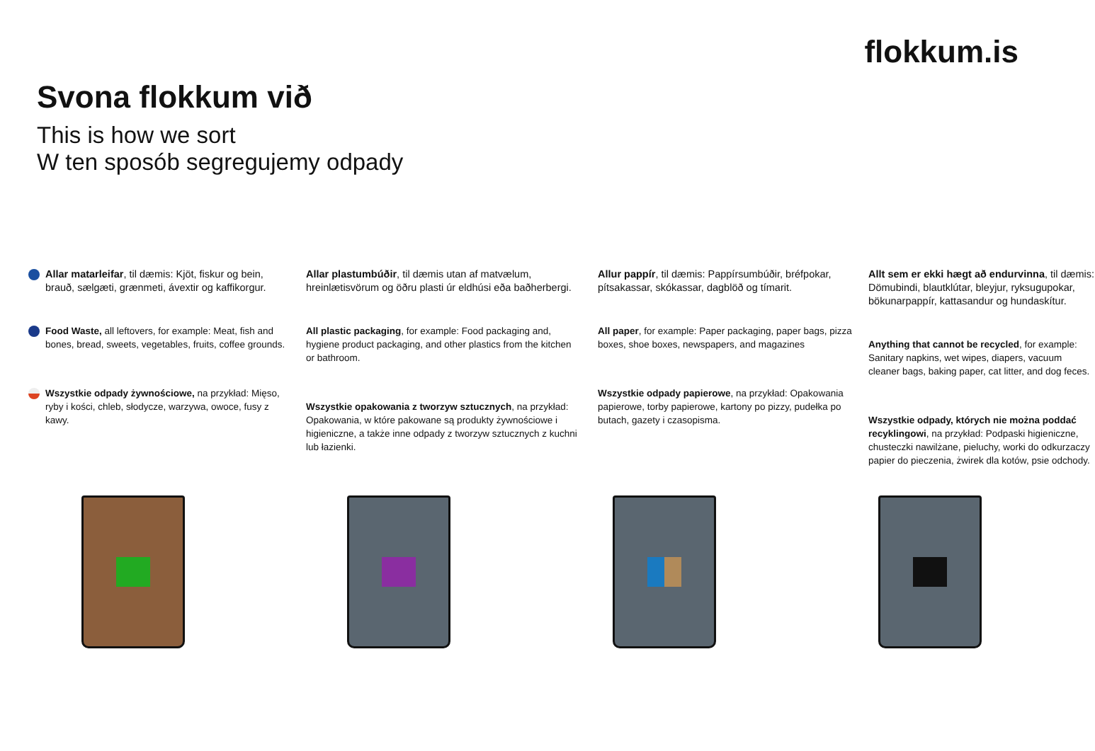flokkum.is
Svona flokkum við
This is how we sort
W ten sposób segregujemy odpady
Allar matarleifar, til dæmis: Kjöt, fiskur og bein, brauð, sælgæti, grænmeti, ávextir og kaffikorgur.
Food Waste, all leftovers, for example: Meat, fish and bones, bread, sweets, vegetables, fruits, coffee grounds.
Wszystkie odpady żywnościowe, na przykład: Mięso, ryby i kości, chleb, słodycze, warzywa, owoce, fusy z kawy.
Allar plastumbúðir, til dæmis utan af matvælum, hreinlætisvörum og öðru plasti úr eldhúsi eða baðherbergi.
All plastic packaging, for example: Food packaging and, hygiene product packaging, and other plastics from the kitchen or bathroom.
Wszystkie opakowania z tworzyw sztucznych, na przykład: Opakowania, w które pakowane są produkty żywnościowe i higieniczne, a także inne odpady z tworzyw sztucznych z kuchni lub łazienki.
Allur pappír, til dæmis: Pappírsumbúðir, bréfpokar, pítsakassar, skókassar, dagblöð og tímarit.
All paper, for example: Paper packaging, paper bags, pizza boxes, shoe boxes, newspapers, and magazines
Wszystkie odpady papierowe, na przykład: Opakowania papierowe, torby papierowe, kartony po pizzy, pudełka po butach, gazety i czasopisma.
Allt sem er ekki hægt að endurvinna, til dæmis: Dömubindi, blautklútar, bleyjur, ryksugupokar, bökunarpappír, kattasandur og hundaskítur.
Anything that cannot be recycled, for example: Sanitary napkins, wet wipes, diapers, vacuum cleaner bags, baking paper, cat litter, and dog feces.
Wszystkie odpady, których nie można poddać recyklingowi, na przykład: Podpaski higieniczne, chusteczki nawilżane, pieluchy, worki do odkurzaczy papier do pieczenia, żwirek dla kotów, psie odchody.